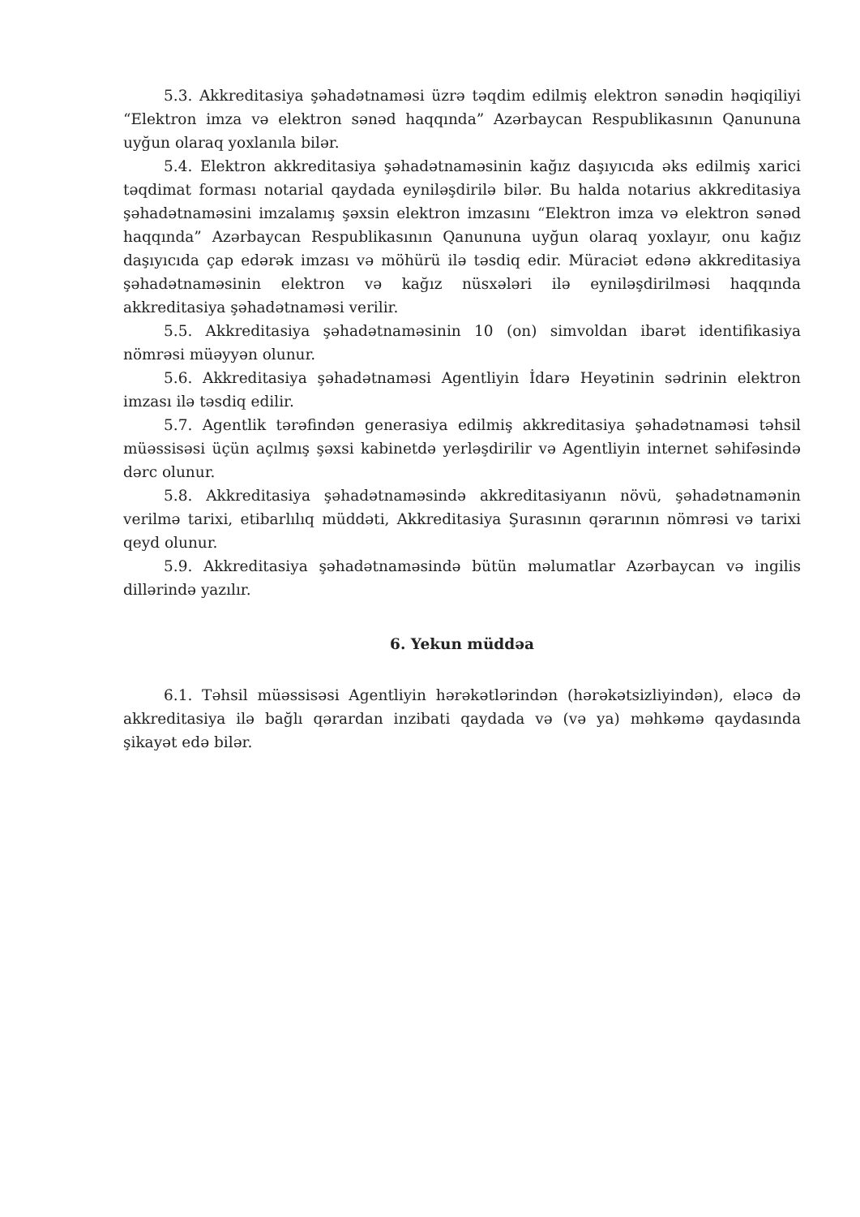5.3. Akkreditasiya şəhadətnaməsi üzrə təqdim edilmiş elektron sənədin həqiqiliyi “Elektron imza və elektron sənəd haqqında” Azərbaycan Respublikasının Qanununa uyğun olaraq yoxlanıla bilər.
5.4. Elektron akkreditasiya şəhadətnaməsinin kağız daşıyıcıda əks edilmiş xarici təqdimat forması notarial qaydada eyniləşdirilə bilər. Bu halda notarius akkreditasiya şəhadətnaməsini imzalamış şəxsin elektron imzasını “Elektron imza və elektron sənəd haqqında” Azərbaycan Respublikasının Qanununa uyğun olaraq yoxlayır, onu kağız daşıyıcıda çap edərək imzası və möhürü ilə təsdiq edir. Müraciət edənə akkreditasiya şəhadətnaməsinin elektron və kağız nüsxələri ilə eyniləşdirilməsi haqqında akkreditasiya şəhadətnaməsi verilir.
5.5. Akkreditasiya şəhadətnaməsinin 10 (on) simvoldan ibarət identifikasiya nömrəsi müəyyən olunur.
5.6. Akkreditasiya şəhadətnaməsi Agentliyin İdarə Heyətinin sədrinin elektron imzası ilə təsdiq edilir.
5.7. Agentlik tərəfindən generasiya edilmiş akkreditasiya şəhadətnaməsi təhsil müəssisəsi üçün açılmış şəxsi kabinetdə yerləşdirilir və Agentliyin internet səhifəsində dərc olunur.
5.8. Akkreditasiya şəhadətnaməsində akkreditasiyanın növü, şəhadətnamənin verilmə tarixi, etibarlılıq müddəti, Akkreditasiya Şurasının qərarının nömrəsi və tarixi qeyd olunur.
5.9. Akkreditasiya şəhadətnaməsində bütün məlumatlar Azərbaycan və ingilis dillərində yazılır.
6. Yekun müddəa
6.1. Təhsil müəssisəsi Agentliyin hərəkətlərindən (hərəkətsizliyindən), eləcə də akkreditasiya ilə bağlı qərardan inzibati qaydada və (və ya) məhkəmə qaydasında şikayət edə bilər.